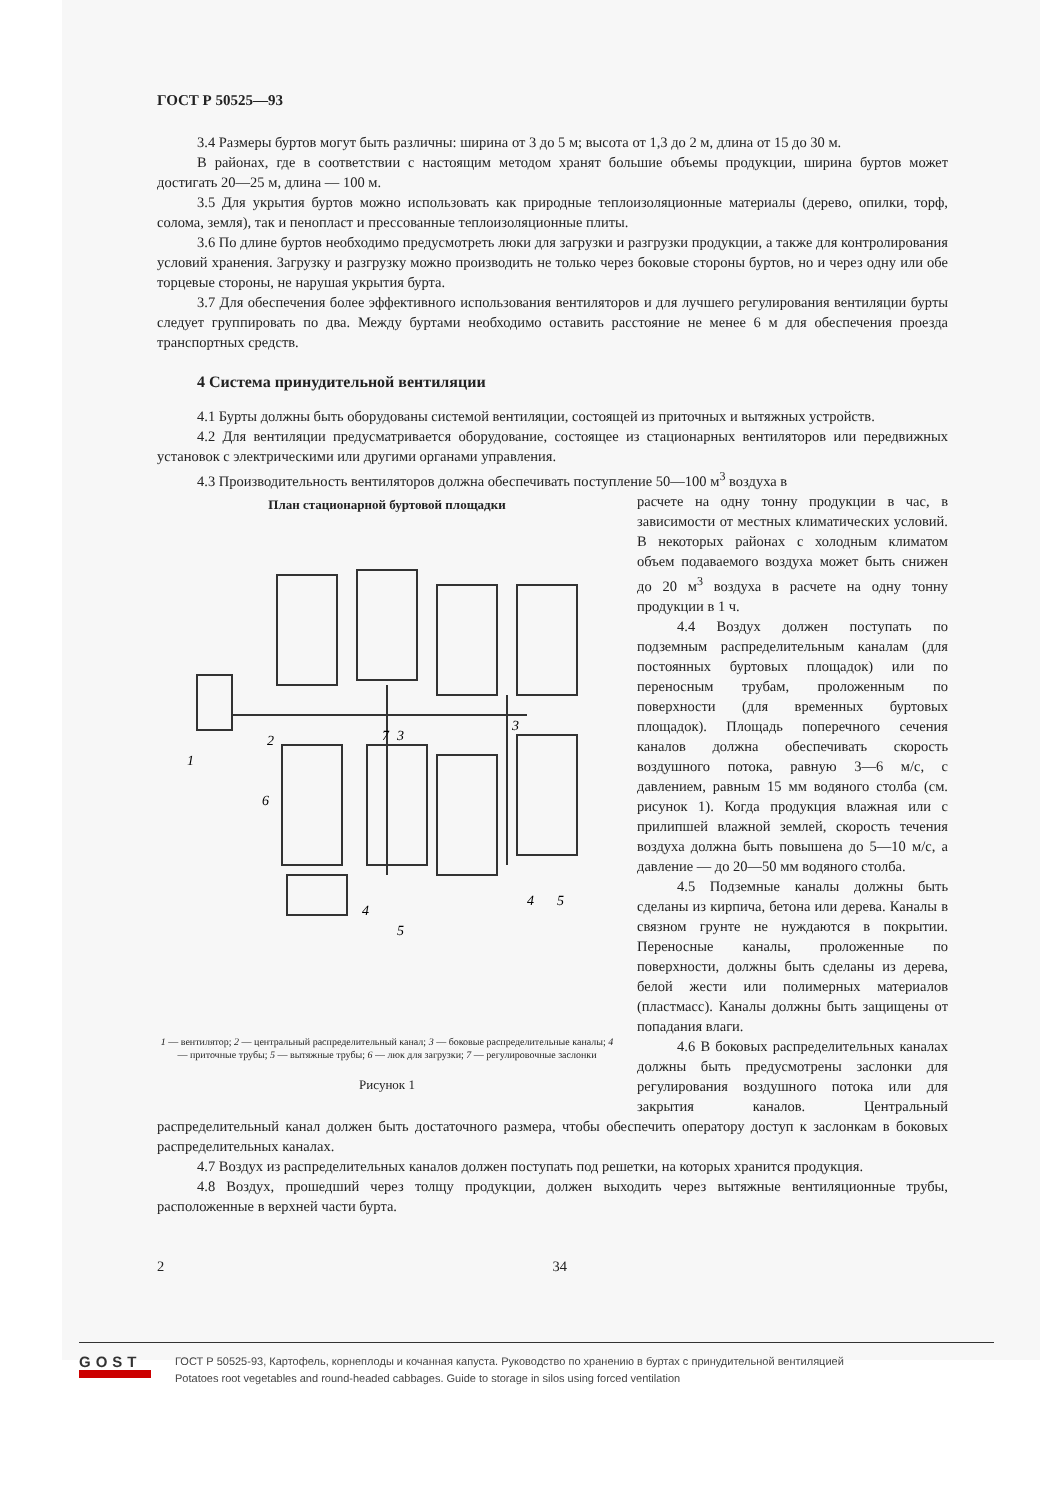ГОСТ Р 50525—93
3.4 Размеры буртов могут быть различны: ширина от 3 до 5 м; высота от 1,3 до 2 м, длина от 15 до 30 м.
В районах, где в соответствии с настоящим методом хранят большие объемы продукции, ширина буртов может достигать 20—25 м, длина — 100 м.
3.5 Для укрытия буртов можно использовать как природные теплоизоляционные материалы (дерево, опилки, торф, солома, земля), так и пенопласт и прессованные теплоизоляционные плиты.
3.6 По длине буртов необходимо предусмотреть люки для загрузки и разгрузки продукции, а также для контролирования условий хранения. Загрузку и разгрузку можно производить не только через боковые стороны буртов, но и через одну или обе торцевые стороны, не нарушая укрытия бурта.
3.7 Для обеспечения более эффективного использования вентиляторов и для лучшего регулирования вентиляции бурты следует группировать по два. Между буртами необходимо оставить расстояние не менее 6 м для обеспечения проезда транспортных средств.
4 Система принудительной вентиляции
4.1 Бурты должны быть оборудованы системой вентиляции, состоящей из приточных и вытяжных устройств.
4.2 Для вентиляции предусматривается оборудование, состоящее из стационарных вентиляторов или передвижных установок с электрическими или другими органами управления.
4.3 Производительность вентиляторов должна обеспечивать поступление 50—100 м<sup>3</sup> воздуха в
План стационарной буртовой площадки
1
2
7
3
3
6
4
5
4
5
1 — вентилятор; 2 — центральный распределительный канал; 3 — боковые распределительные каналы; 4 — приточные трубы; 5 — вытяжные трубы; 6 — люк для загрузки; 7 — регулировочные заслонки
Рисунок 1
расчете на одну тонну продукции в час, в зависимости от местных климатических условий. В некоторых районах с холодным климатом объем подаваемого воздуха может быть снижен до 20 м<sup>3</sup> воздуха в расчете на одну тонну продукции в 1 ч.
4.4 Воздух должен поступать по подземным распределительным каналам (для постоянных буртовых площадок) или по переносным трубам, проложенным по поверхности (для временных буртовых площадок). Площадь поперечного сечения каналов должна обеспечивать скорость воздушного потока, равную 3—6 м/с, с давлением, равным 15 мм водяного столба (см. рисунок 1). Когда продукция влажная или с прилипшей влажной землей, скорость течения воздуха должна быть повышена до 5—10 м/с, а давление — до 20—50 мм водяного столба.
4.5 Подземные каналы должны быть сделаны из кирпича, бетона или дерева. Каналы в связном грунте не нуждаются в покрытии. Переносные каналы, проложенные по поверхности, должны быть сделаны из дерева, белой жести или полимерных материалов (пластмасс). Каналы должны быть защищены от попадания влаги.
4.6 В боковых распределительных каналах должны быть предусмотрены заслонки для регулирования воздушного потока или для закрытия каналов. Центральный распределительный канал должен быть достаточного размера, чтобы обеспечить оператору доступ к заслонкам в боковых распределительных каналах.
4.7 Воздух из распределительных каналов должен поступать под решетки, на которых хранится продукция.
4.8 Воздух, прошедший через толщу продукции, должен выходить через вытяжные вентиляционные трубы, расположенные в верхней части бурта.
2 34
GOST
ГОСТ Р 50525-93, Картофель, корнеплоды и кочанная капуста. Руководство по хранению в буртах с принудительной вентиляцией
Potatoes root vegetables and round-headed cabbages. Guide to storage in silos using forced ventilation